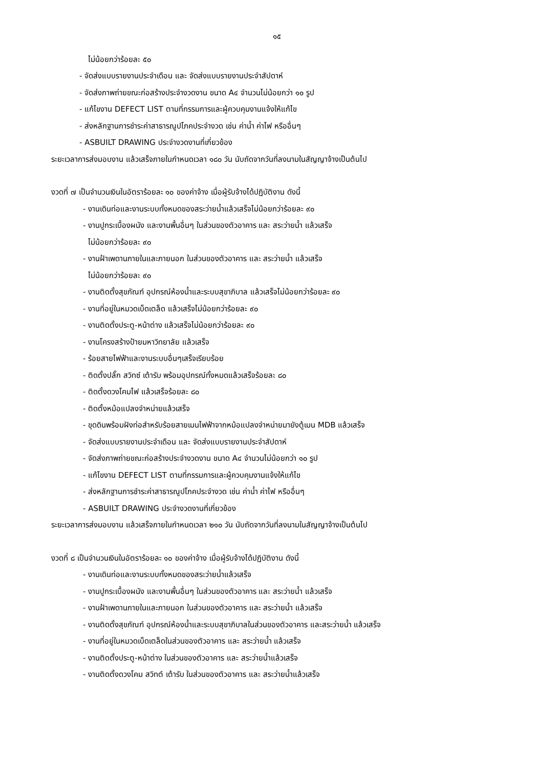๑๕
ไม่น้อยกว่าร้อยละ ๕๐
- จัดส่งแบบรายงานประจำเดือน และ จัดส่งแบบรายงานประจำสัปดาห์
- จัดส่งภาพถ่ายขณะก่อสร้างประจำงวดงาน ขนาด A๔ จำนวนไม่น้อยกว่า ๑๐ รูป
- แก้ไขงาน DEFECT LIST ตามที่กรรมการและผู้ควบคุมงานแจ้งให้แก้ไข
- ส่งหลักฐานการชำระค่าสาธารณูปโภคประจำงวด เช่น ค่าน้ำ ค่าไฟ หรืออื่นๆ
- ASBUILT DRAWING ประจำงวดงานที่เกี่ยวข้อง
ระยะเวลาการส่งมอบงาน แล้วเสร็จภายในกำหนดเวลา ๑๘๐ วัน นับถัดจากวันที่ลงนามในสัญญาจ้างเป็นต้นไป
งวดที่ ๗ เป็นจำนวนเงินในอัตราร้อยละ ๑๐ ของค่าจ้าง เมื่อผู้รับจ้างได้ปฏิบัติงาน ดังนี้
- งานเดินท่อและงานระบบทั้งหมดของสระว่ายน้ำแล้วเสร็จไม่น้อยกว่าร้อยละ ๙๐
- งานปูกระเบื้องผนัง และงานพื้นอื่นๆ ในส่วนของตัวอาคาร และ สระว่ายน้ำ แล้วเสร็จ
ไม่น้อยกว่าร้อยละ ๙๐
- งานฝ้าเพดานภายในและภายนอก ในส่วนของตัวอาคาร และ สระว่ายน้ำ แล้วเสร็จ
ไม่น้อยกว่าร้อยละ ๙๐
- งานติดตั้งสุขภัณฑ์ อุปกรณ์ห้องน้ำและระบบสุขาภิบาล แล้วเสร็จไม่น้อยกว่าร้อยละ ๙๐
- งานที่อยู่ในหมวดเบ็ดเตล็ด แล้วเสร็จไม่น้อยกว่าร้อยละ ๙๐
- งานติดตั้งประตู-หน้าต่าง แล้วเสร็จไม่น้อยกว่าร้อยละ ๙๐
- งานโครงสร้างป้ายมหาวิทยาลัย แล้วเสร็จ
- ร้อยสายไฟฟ้าและงานระบบอื่นๆเสร็จเรียบร้อย
- ติดตั้งปลั๊ก สวิทซ์ เต้ารับ พร้อมอุปกรณ์ทั้งหมดแล้วเสร็จร้อยละ ๘๐
- ติดตั้งดวงโคมไฟ แล้วเสร็จร้อยละ ๘๐
- ติดตั้งหม้อแปลงจำหน่ายแล้วเสร็จ
- ขุดดินพร้อมฝังท่อสำหรับร้อยสายเมนไฟฟ้าจากหม้อแปลงจำหน่ายมายังตู้เมน MDB แล้วเสร็จ
- จัดส่งแบบรายงานประจำเดือน และ จัดส่งแบบรายงานประจำสัปดาห์
- จัดส่งภาพถ่ายขณะก่อสร้างประจำงวดงาน ขนาด A๔ จำนวนไม่น้อยกว่า ๑๐ รูป
- แก้ไขงาน DEFECT LIST ตามที่กรรมการและผู้ควบคุมงานแจ้งให้แก้ไข
- ส่งหลักฐานการชำระค่าสาธารณูปโภคประจำงวด เช่น ค่าน้ำ ค่าไฟ หรืออื่นๆ
- ASBUILT DRAWING ประจำงวดงานที่เกี่ยวข้อง
ระยะเวลาการส่งมอบงาน แล้วเสร็จภายในกำหนดเวลา ๒๑๐ วัน นับถัดจากวันที่ลงนามในสัญญาจ้างเป็นต้นไป
งวดที่ ๘ เป็นจำนวนเงินในอัตราร้อยละ ๑๐ ของค่าจ้าง เมื่อผู้รับจ้างได้ปฏิบัติงาน ดังนี้
- งานเดินท่อและงานระบบทั้งหมดของสระว่ายน้ำแล้วเสร็จ
- งานปูกระเบื้องผนัง และงานพื้นอื่นๆ ในส่วนของตัวอาคาร และ สระว่ายน้ำ แล้วเสร็จ
- งานฝ้าเพดานภายในและภายนอก ในส่วนของตัวอาคาร และ สระว่ายน้ำ แล้วเสร็จ
- งานติดตั้งสุขภัณฑ์ อุปกรณ์ห้องน้ำและระบบสุขาภิบาลในส่วนของตัวอาคาร และสระว่ายน้ำ แล้วเสร็จ
- งานที่อยู่ในหมวดเบ็ดเตล็ดในส่วนของตัวอาคาร และ สระว่ายน้ำ แล้วเสร็จ
- งานติดตั้งประตู-หน้าต่าง ในส่วนของตัวอาคาร และ สระว่ายน้ำแล้วเสร็จ
- งานติดตั้งดวงโคม สวิทต์ เต้ารับ ในส่วนของตัวอาคาร และ สระว่ายน้ำแล้วเสร็จ